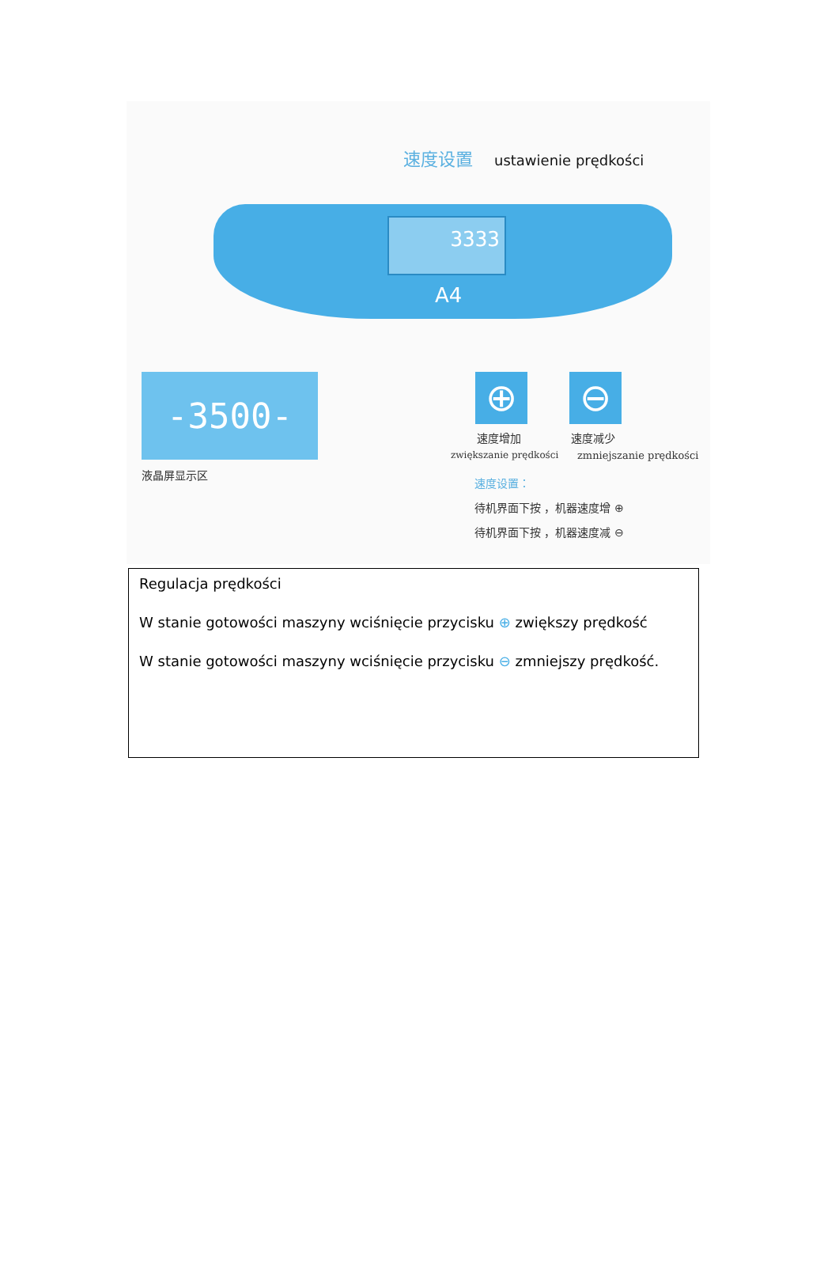速度设置 ustawienie prędkości
3333
A4
-3500-
液晶屏显示区
⊕ ⊖
速度增加 速度减少
zwiększanie prędkości zmniejszanie prędkości
速度设置：
待机界面下按 ，机器速度增 ⊕
待机界面下按 ，机器速度减 ⊖
Regulacja prędkości
W stanie gotowości maszyny wciśnięcie przycisku ⊕ zwiększy prędkość
W stanie gotowości maszyny wciśnięcie przycisku ⊖ zmniejszy prędkość.